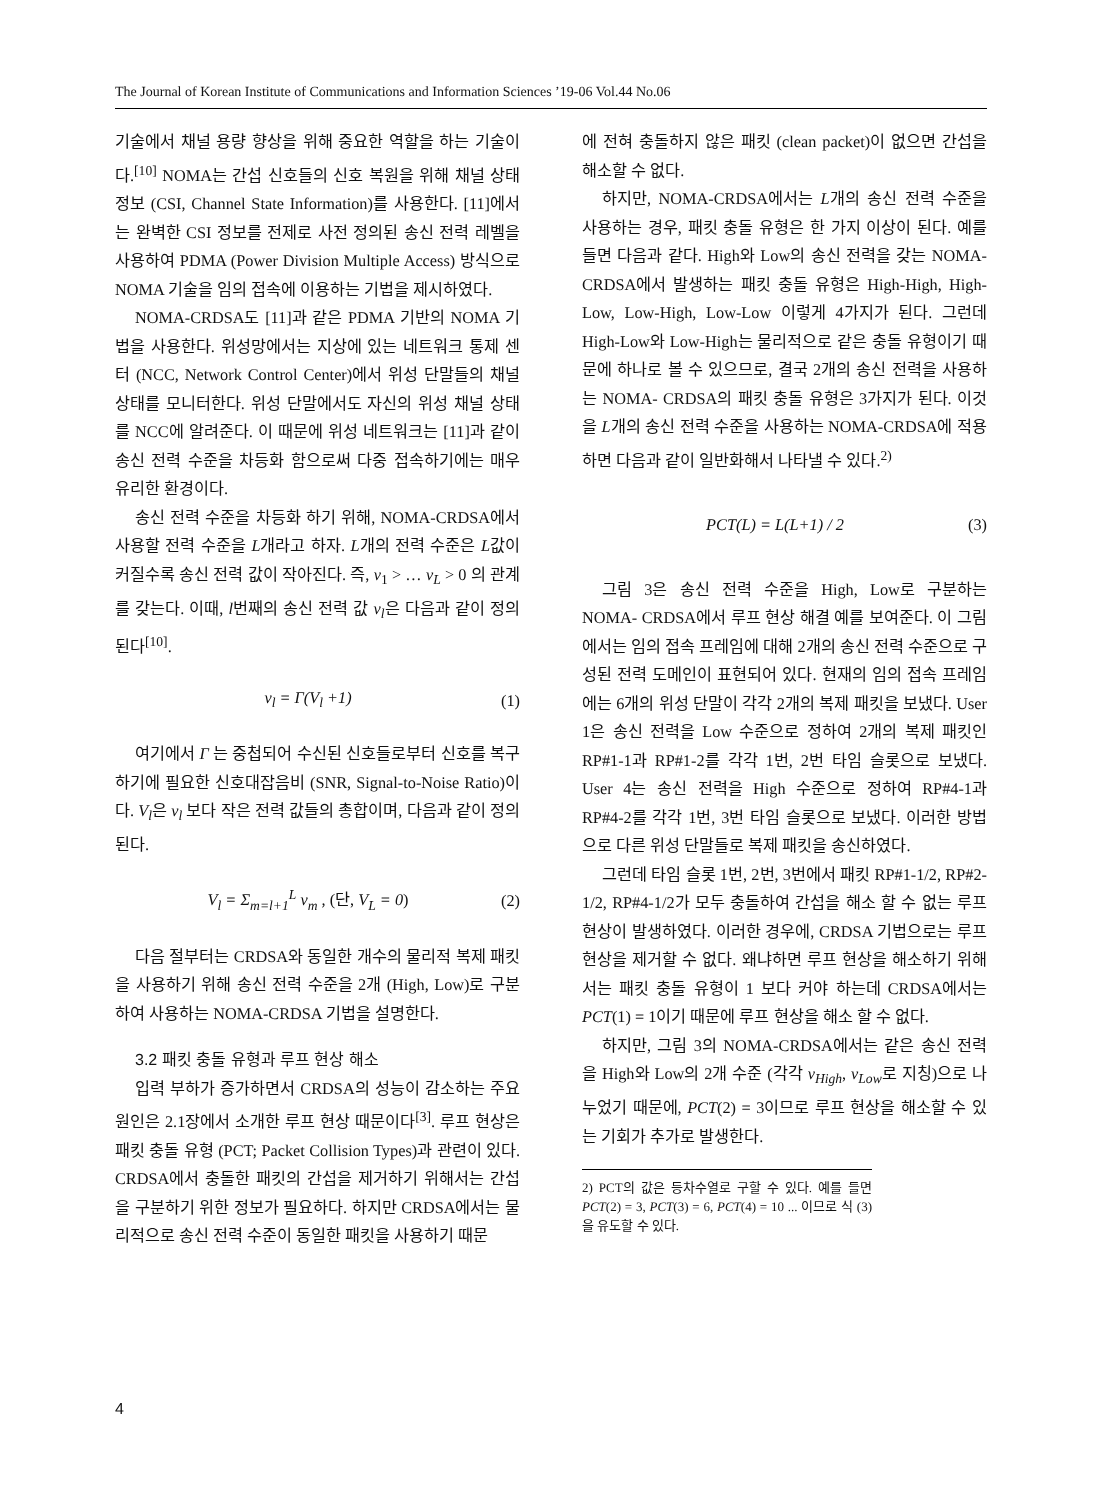The Journal of Korean Institute of Communications and Information Sciences ’19-06 Vol.44 No.06
기술에서 채널 용량 향상을 위해 중요한 역할을 하는 기술이다.<sup>[10]</sup> NOMA는 간섭 신호들의 신호 복원을 위해 채널 상태 정보 (CSI, Channel State Information)를 사용한다. [11]에서는 완벽한 CSI 정보를 전제로 사전 정의된 송신 전력 레벨을 사용하여 PDMA (Power Division Multiple Access) 방식으로 NOMA 기술을 임의 접속에 이용하는 기법을 제시하였다.
NOMA-CRDSA도 [11]과 같은 PDMA 기반의 NOMA 기법을 사용한다. 위성망에서는 지상에 있는 네트워크 통제 센터 (NCC, Network Control Center)에서 위성 단말들의 채널 상태를 모니터한다. 위성 단말에서도 자신의 위성 채널 상태를 NCC에 알려준다. 이 때문에 위성 네트워크는 [11]과 같이 송신 전력 수준을 차등화 함으로써 다중 접속하기에는 매우 유리한 환경이다.
송신 전력 수준을 차등화 하기 위해, NOMA-CRDSA에서 사용할 전력 수준을 L개라고 하자. L개의 전력 수준은 L값이 커질수록 송신 전력 값이 작아진다. 즉, v<sub>1</sub> > … v<sub>L</sub> > 0 의 관계를 갖는다. 이때, l번째의 송신 전력 값 v<sub>l</sub>은 다음과 같이 정의된다<sup>[10]</sup>.
v<sub>l</sub> = Γ(V<sub>l</sub> +1) (1)
여기에서 Γ 는 중첩되어 수신된 신호들로부터 신호를 복구하기에 필요한 신호대잡음비 (SNR, Signal-to-Noise Ratio)이다. V<sub>l</sub>은 v<sub>l</sub> 보다 작은 전력 값들의 총합이며, 다음과 같이 정의된다.
V<sub>l</sub> = Σ<sub>m=l+1</sub><sup>L</sup> v<sub>m</sub> , (단, V<sub>L</sub> = 0) (2)
다음 절부터는 CRDSA와 동일한 개수의 물리적 복제 패킷을 사용하기 위해 송신 전력 수준을 2개 (High, Low)로 구분하여 사용하는 NOMA-CRDSA 기법을 설명한다.
3.2 패킷 충돌 유형과 루프 현상 해소
입력 부하가 증가하면서 CRDSA의 성능이 감소하는 주요 원인은 2.1장에서 소개한 루프 현상 때문이다<sup>[3]</sup>. 루프 현상은 패킷 충돌 유형 (PCT; Packet Collision Types)과 관련이 있다. CRDSA에서 충돌한 패킷의 간섭을 제거하기 위해서는 간섭을 구분하기 위한 정보가 필요하다. 하지만 CRDSA에서는 물리적으로 송신 전력 수준이 동일한 패킷을 사용하기 때문
에 전혀 충돌하지 않은 패킷 (clean packet)이 없으면 간섭을 해소할 수 없다.
하지만, NOMA-CRDSA에서는 L개의 송신 전력 수준을 사용하는 경우, 패킷 충돌 유형은 한 가지 이상이 된다. 예를 들면 다음과 같다. High와 Low의 송신 전력을 갖는 NOMA-CRDSA에서 발생하는 패킷 충돌 유형은 High-High, High-Low, Low-High, Low-Low 이렇게 4가지가 된다. 그런데 High-Low와 Low-High는 물리적으로 같은 충돌 유형이기 때문에 하나로 볼 수 있으므로, 결국 2개의 송신 전력을 사용하는 NOMA- CRDSA의 패킷 충돌 유형은 3가지가 된다. 이것을 L개의 송신 전력 수준을 사용하는 NOMA-CRDSA에 적용하면 다음과 같이 일반화해서 나타낼 수 있다.<sup>2)</sup>
PCT(L) = L(L+1) / 2 (3)
그림 3은 송신 전력 수준을 High, Low로 구분하는 NOMA- CRDSA에서 루프 현상 해결 예를 보여준다. 이 그림에서는 임의 접속 프레임에 대해 2개의 송신 전력 수준으로 구성된 전력 도메인이 표현되어 있다. 현재의 임의 접속 프레임에는 6개의 위성 단말이 각각 2개의 복제 패킷을 보냈다. User 1은 송신 전력을 Low 수준으로 정하여 2개의 복제 패킷인 RP#1-1과 RP#1-2를 각각 1번, 2번 타임 슬롯으로 보냈다. User 4는 송신 전력을 High 수준으로 정하여 RP#4-1과 RP#4-2를 각각 1번, 3번 타임 슬롯으로 보냈다. 이러한 방법으로 다른 위성 단말들로 복제 패킷을 송신하였다.
그런데 타임 슬롯 1번, 2번, 3번에서 패킷 RP#1-1/2, RP#2-1/2, RP#4-1/2가 모두 충돌하여 간섭을 해소 할 수 없는 루프 현상이 발생하였다. 이러한 경우에, CRDSA 기법으로는 루프 현상을 제거할 수 없다. 왜냐하면 루프 현상을 해소하기 위해서는 패킷 충돌 유형이 1 보다 커야 하는데 CRDSA에서는 PCT(1) = 1이기 때문에 루프 현상을 해소 할 수 없다.
하지만, 그림 3의 NOMA-CRDSA에서는 같은 송신 전력을 High와 Low의 2개 수준 (각각 v<sub>High</sub>, v<sub>Low</sub>로 지칭)으로 나누었기 때문에, PCT(2) = 3이므로 루프 현상을 해소할 수 있는 기회가 추가로 발생한다.
2) PCT의 값은 등차수열로 구할 수 있다. 예를 들면 PCT(2) = 3, PCT(3) = 6, PCT(4) = 10 ... 이므로 식 (3)을 유도할 수 있다.
4